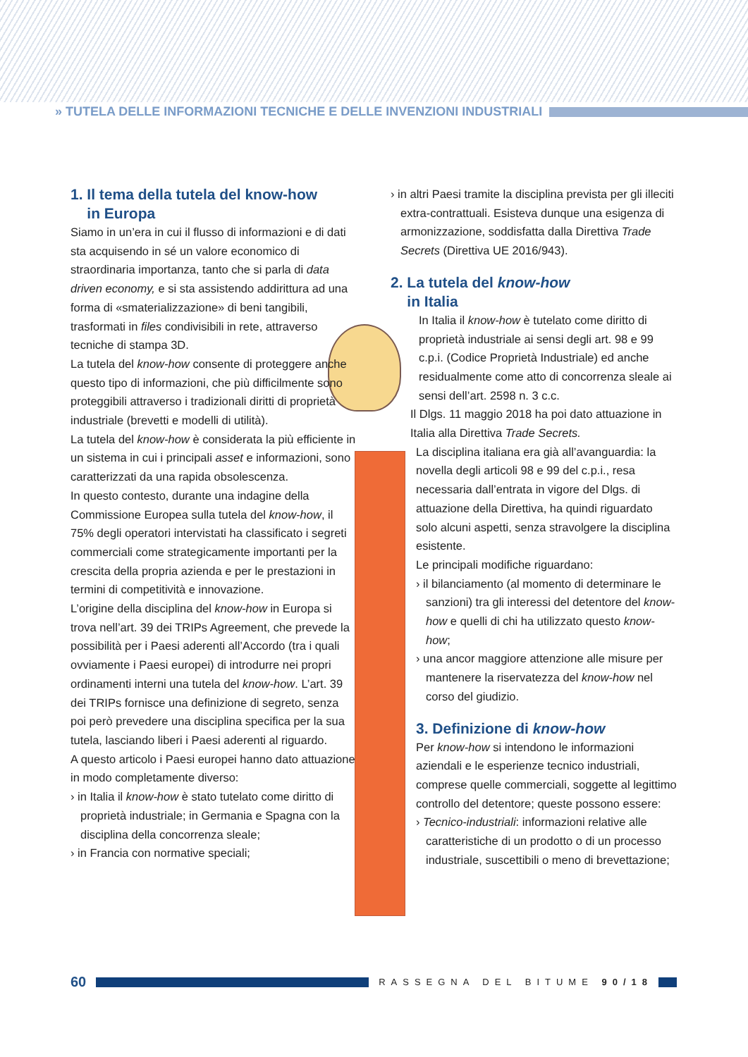» TUTELA DELLE INFORMAZIONI TECNICHE E DELLE INVENZIONI INDUSTRIALI
1. Il tema della tutela del know-how
in Europa
Siamo in un’era in cui il flusso di informazioni e di dati sta acquisendo in sé un valore economico di straordinaria importanza, tanto che si parla di data driven economy, e si sta assistendo addirittura ad una forma di «smaterializzazione» di beni tangibili, trasformati in files condivisibili in rete, attraverso tecniche di stampa 3D.
La tutela del know-how consente di proteggere anche questo tipo di informazioni, che più difficilmente sono proteggibili attraverso i tradizionali diritti di proprietà industriale (brevetti e modelli di utilità).
La tutela del know-how è considerata la più efficiente in un sistema in cui i principali asset e informazioni, sono caratterizzati da una rapida obsolescenza.
In questo contesto, durante una indagine della Commissione Europea sulla tutela del know-how, il 75% degli operatori intervistati ha classificato i segreti commerciali come strategicamente importanti per la crescita della propria azienda e per le prestazioni in termini di competitività e innovazione.
L’origine della disciplina del know-how in Europa si trova nell’art. 39 dei TRIPs Agreement, che prevede la possibilità per i Paesi aderenti all’Accordo (tra i quali ovviamente i Paesi europei) di introdurre nei propri ordinamenti interni una tutela del know-how. L’art. 39 dei TRIPs fornisce una definizione di segreto, senza poi però prevedere una disciplina specifica per la sua tutela, lasciando liberi i Paesi aderenti al riguardo.
A questo articolo i Paesi europei hanno dato attuazione in modo completamente diverso:
› in Italia il know-how è stato tutelato come diritto di proprietà industriale; in Germania e Spagna con la disciplina della concorrenza sleale;
› in Francia con normative speciali;
› in altri Paesi tramite la disciplina prevista per gli illeciti extra-contrattuali. Esisteva dunque una esigenza di armonizzazione, soddisfatta dalla Direttiva Trade Secrets (Direttiva UE 2016/943).
2. La tutela del know-how
in Italia
In Italia il know-how è tutelato come diritto di proprietà industriale ai sensi degli art. 98 e 99 c.p.i. (Codice Proprietà Industriale) ed anche residualmente come atto di concorrenza sleale ai sensi dell’art. 2598 n. 3 c.c.
Il Dlgs. 11 maggio 2018 ha poi dato attuazione in Italia alla Direttiva Trade Secrets.
La disciplina italiana era già all’avanguardia: la novella degli articoli 98 e 99 del c.p.i., resa necessaria dall’entrata in vigore del Dlgs. di attuazione della Direttiva, ha quindi riguardato solo alcuni aspetti, senza stravolgere la disciplina esistente.
Le principali modifiche riguardano:
› il bilanciamento (al momento di determinare le sanzioni) tra gli interessi del detentore del know-how e quelli di chi ha utilizzato questo know-how;
› una ancor maggiore attenzione alle misure per mantenere la riservatezza del know-how nel corso del giudizio.
3. Definizione di know-how
Per know-how si intendono le informazioni aziendali e le esperienze tecnico industriali, comprese quelle commerciali, soggette al legittimo controllo del detentore; queste possono essere:
› Tecnico-industriali: informazioni relative alle caratteristiche di un prodotto o di un processo industriale, suscettibili o meno di brevettazione;
60
RASSEGNA DEL BITUME 90/18